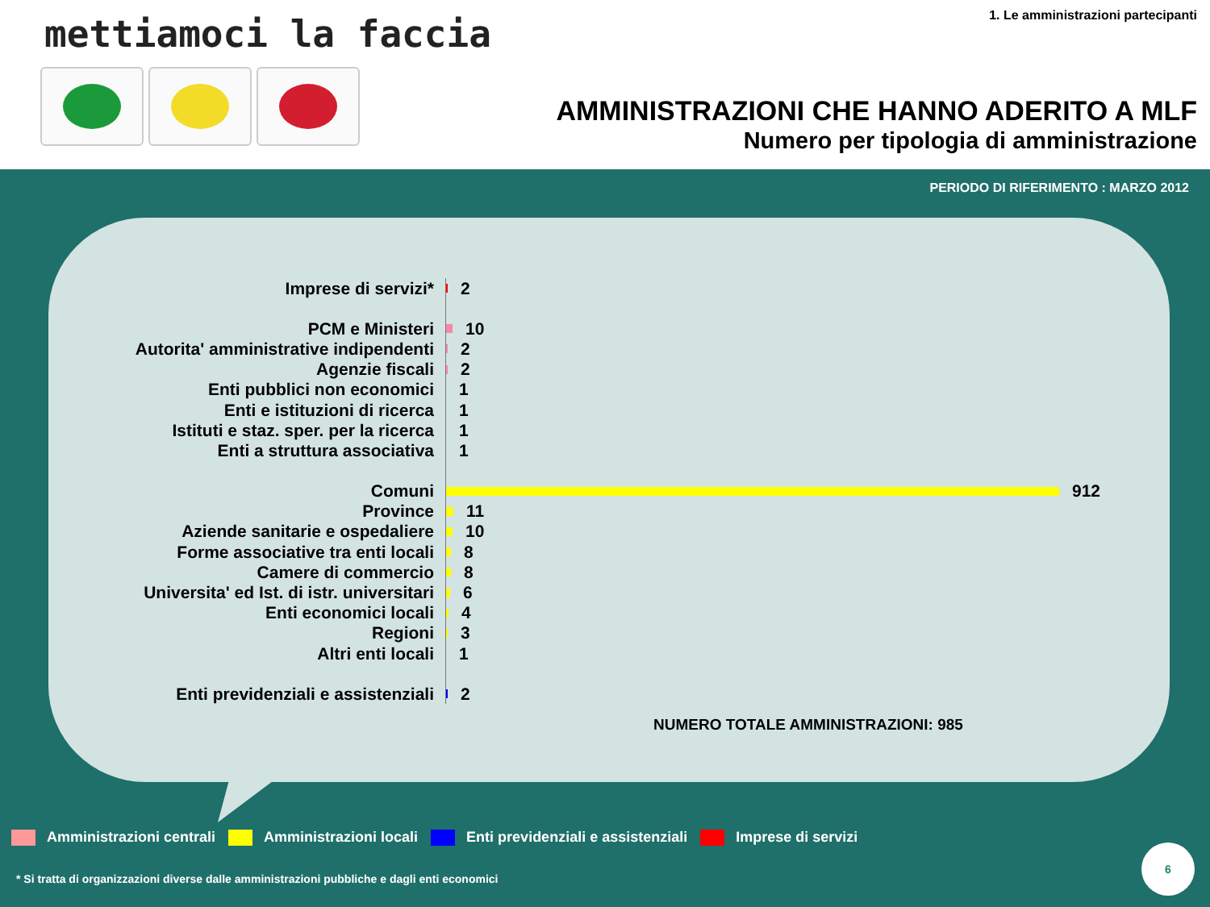mettiamoci la faccia
1. Le amministrazioni partecipanti
AMMINISTRAZIONI CHE HANNO ADERITO A MLF
Numero per tipologia di amministrazione
PERIODO DI RIFERIMENTO : MARZO 2012
Imprese di servizi*
2
PCM e Ministeri
10
Autorita' amministrative indipendenti
2
Agenzie fiscali
2
Enti pubblici non economici
1
Enti e istituzioni di ricerca
1
Istituti e staz. sper. per la ricerca
1
Enti a struttura associativa
1
Comuni
912
Province
11
Aziende sanitarie e ospedaliere
10
Forme associative tra enti locali
8
Camere di commercio
8
Universita' ed Ist. di istr. universitari
6
Enti economici locali
4
Regioni
3
Altri enti locali
1
Enti previdenziali e assistenziali
2
NUMERO TOTALE AMMINISTRAZIONI: 985
Amministrazioni centrali Amministrazioni locali Enti previdenziali e assistenziali Imprese di servizi
* Si tratta di organizzazioni diverse dalle amministrazioni pubbliche e dagli enti economici
6